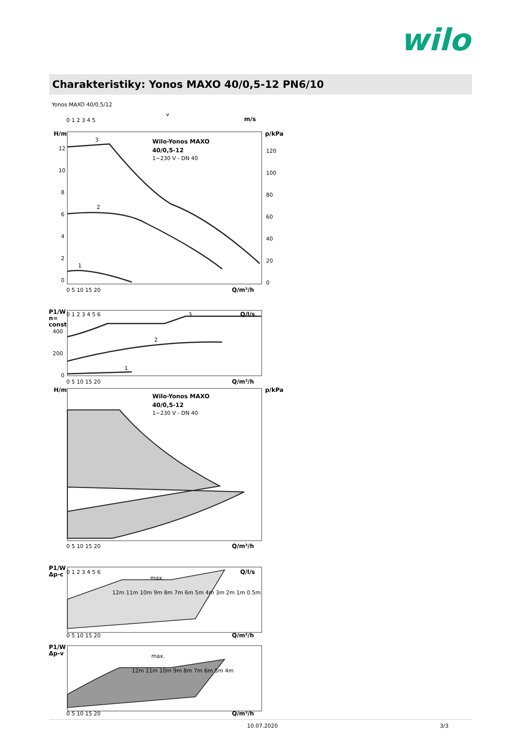wilo
Charakteristiky: Yonos MAXO 40/0,5-12 PN6/10
Yonos MAXO 40/0,5/12
Wilo-Yonos MAXO
40/0,5-12
Wilo-Yonos MAXO
40/0,5-12
H/m
p/kPa
H/m
p/kPa
Q/m³/h
Q/m³/h
Q/m³/h
Q/m³/h
Q/m³/h
Q/l/s
Q/l/s
m/s
P1/W
n=
const
P1/W
Δp-c
P1/W
Δp-v
1~230 V - DN 40
1~230 V - DN 40
3
2
1
3
2
1
max.
max.
v
0 1 2 3 4 5
12
10
8
6
4
2
0
120
100
80
60
40
20
0
0 5 10 15 20
0 1 2 3 4 5 6
400
200
0
0 5 10 15 20
0 5 10 15 20
0 1 2 3 4 5 6
0 5 10 15 20
0 5 10 15 20
12m 11m 10m 9m 8m 7m 6m 5m 4m 3m 2m 1m 0.5m
12m 11m 10m 9m 8m 7m 6m 5m 4m
10.07.2020 3/3